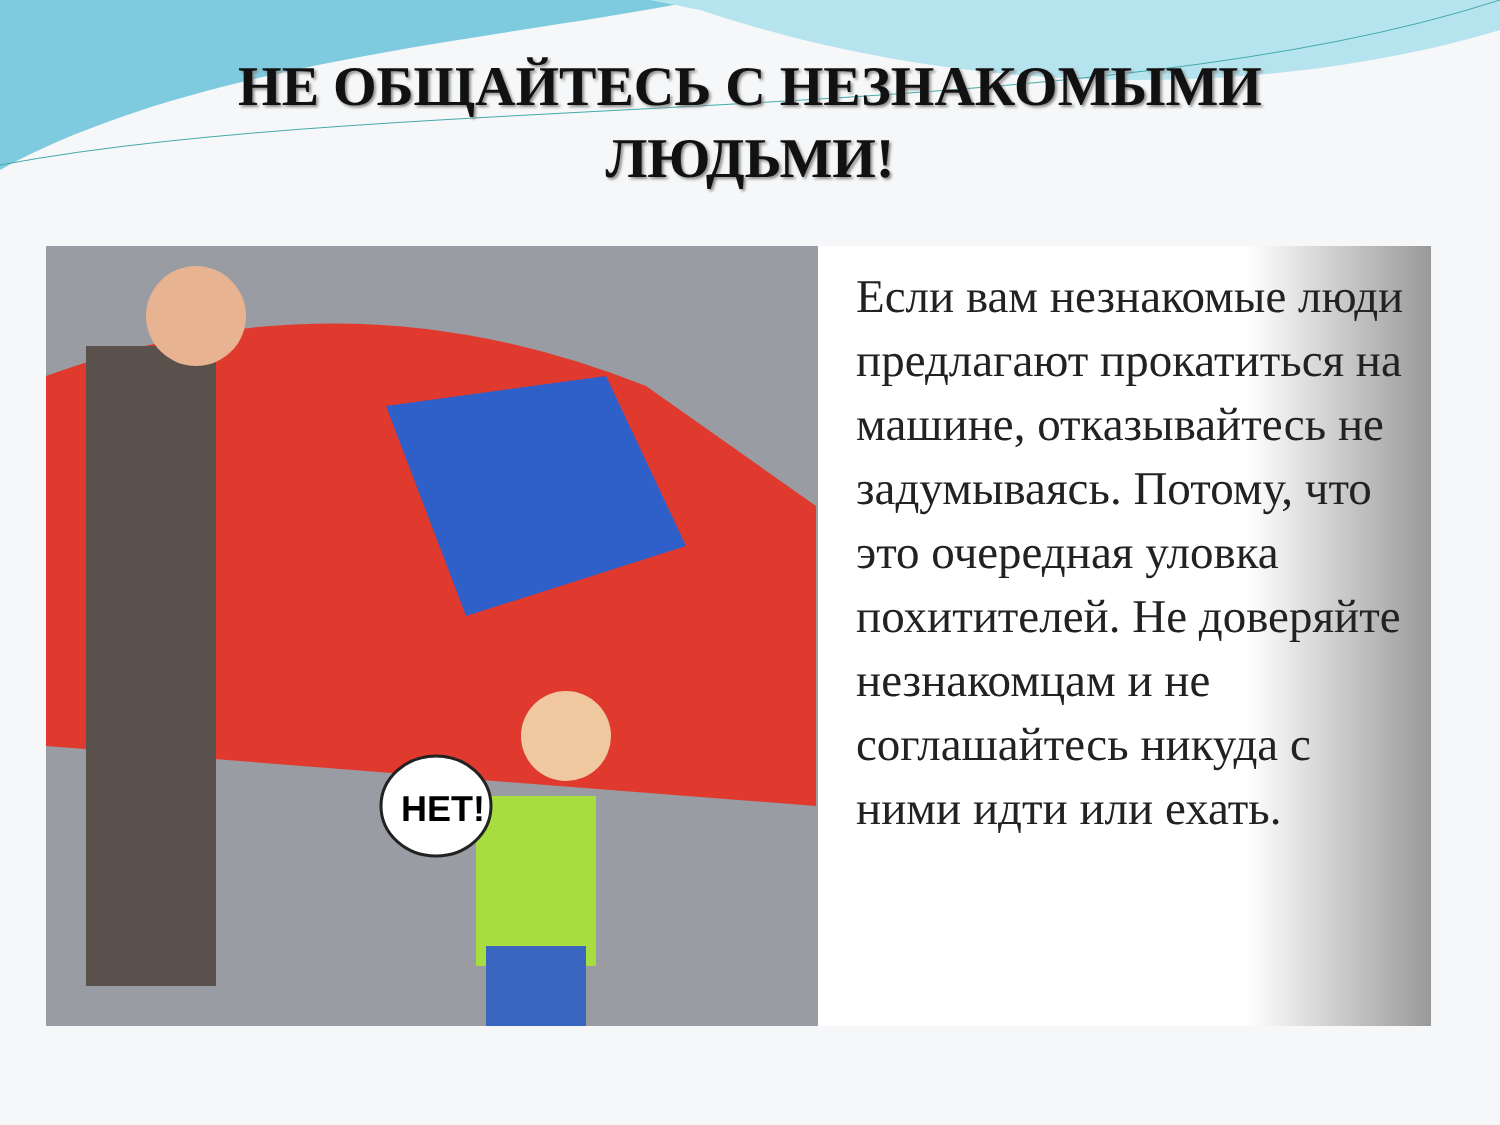НЕ ОБЩАЙТЕСЬ С НЕЗНАКОМЫМИ
ЛЮДЬМИ!
НЕТ!
Если вам незнакомые люди предлагают прокатиться на машине, отказывайтесь не задумываясь. Потому, что это очередная уловка похитителей. Не доверяйте незнакомцам и не соглашайтесь никуда с ними идти или ехать.